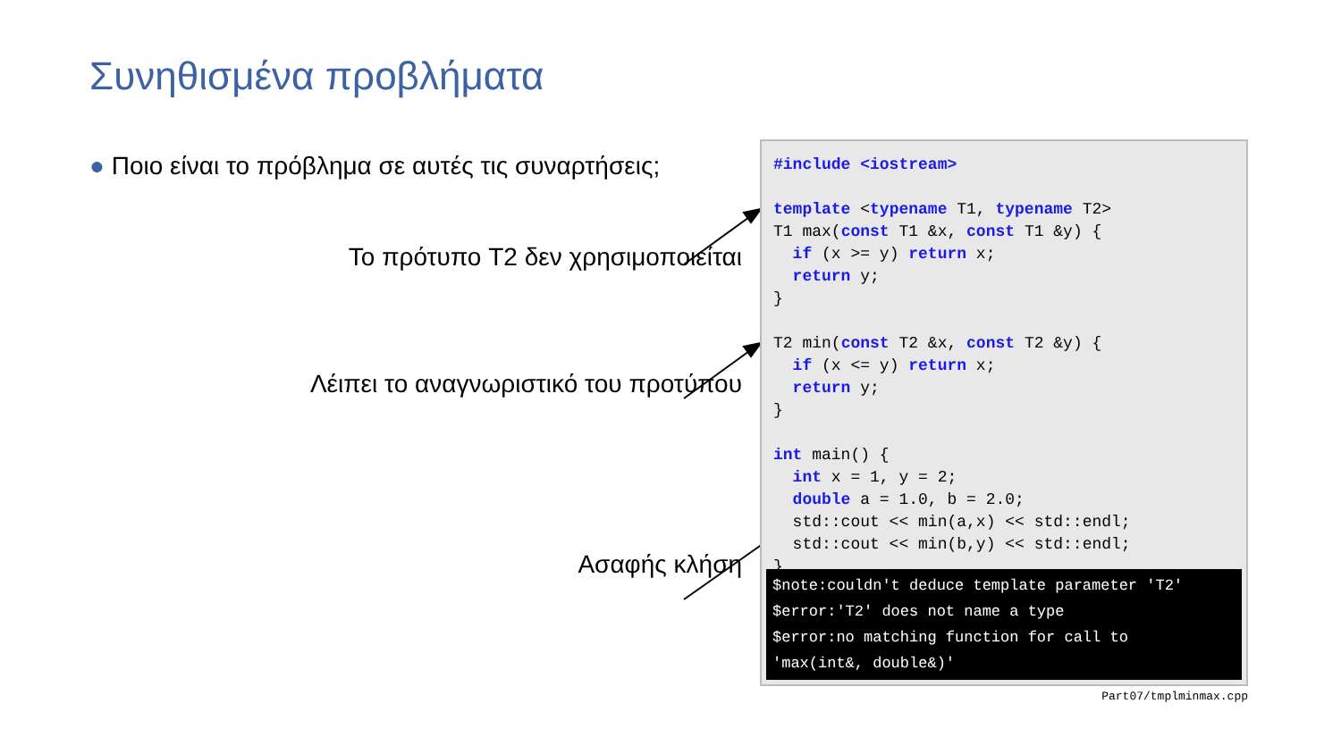Συνηθισμένα προβλήματα
● Ποιο είναι το πρόβλημα σε αυτές τις συναρτήσεις;
Το πρότυπο T2 δεν χρησιμοποιείται
Λέιπει το αναγνωριστικό του προτύπου
Ασαφής κλήση
#include <iostream>

template <typename T1, typename T2>
T1 max(const T1 &x, const T1 &y) {
  if (x >= y) return x;
  return y;
}

T2 min(const T2 &x, const T2 &y) {
  if (x <= y) return x;
  return y;
}

int main() {
  int x = 1, y = 2;
  double a = 1.0, b = 2.0;
  std::cout << min(a,x) << std::endl;
  std::cout << min(b,y) << std::endl;
}
$note:couldn't deduce template parameter 'T2'
$error:'T2' does not name a type
$error:no matching function for call to
'max(int&, double&)'
Part07/tmplminmax.cpp